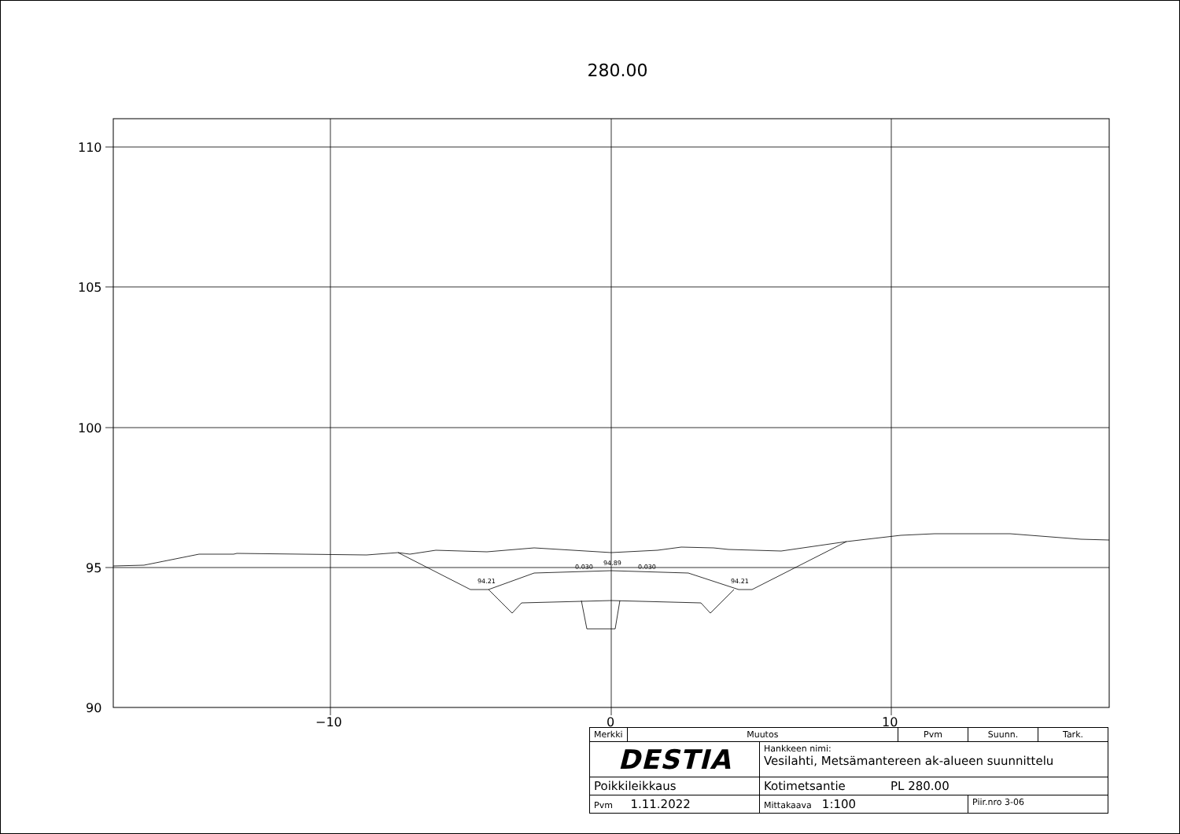280.00
110
105
100
95
90
−10
0
10
94.21
94.21
94.89
0.030
0.030
| Merkki | Muutos | | Pvm | Suunn. | Tark. |
| DESTIA | | Hankkeen nimi: Vesilahti, Metsämantereen ak-alueen suunnittelu | | | |
| Poikkileikkaus | | Kotimetsantie PL 280.00 | | | |
| Pvm 1.11.2022 | | Mittakaava 1:100 | | Piir.nro 3-06 | |